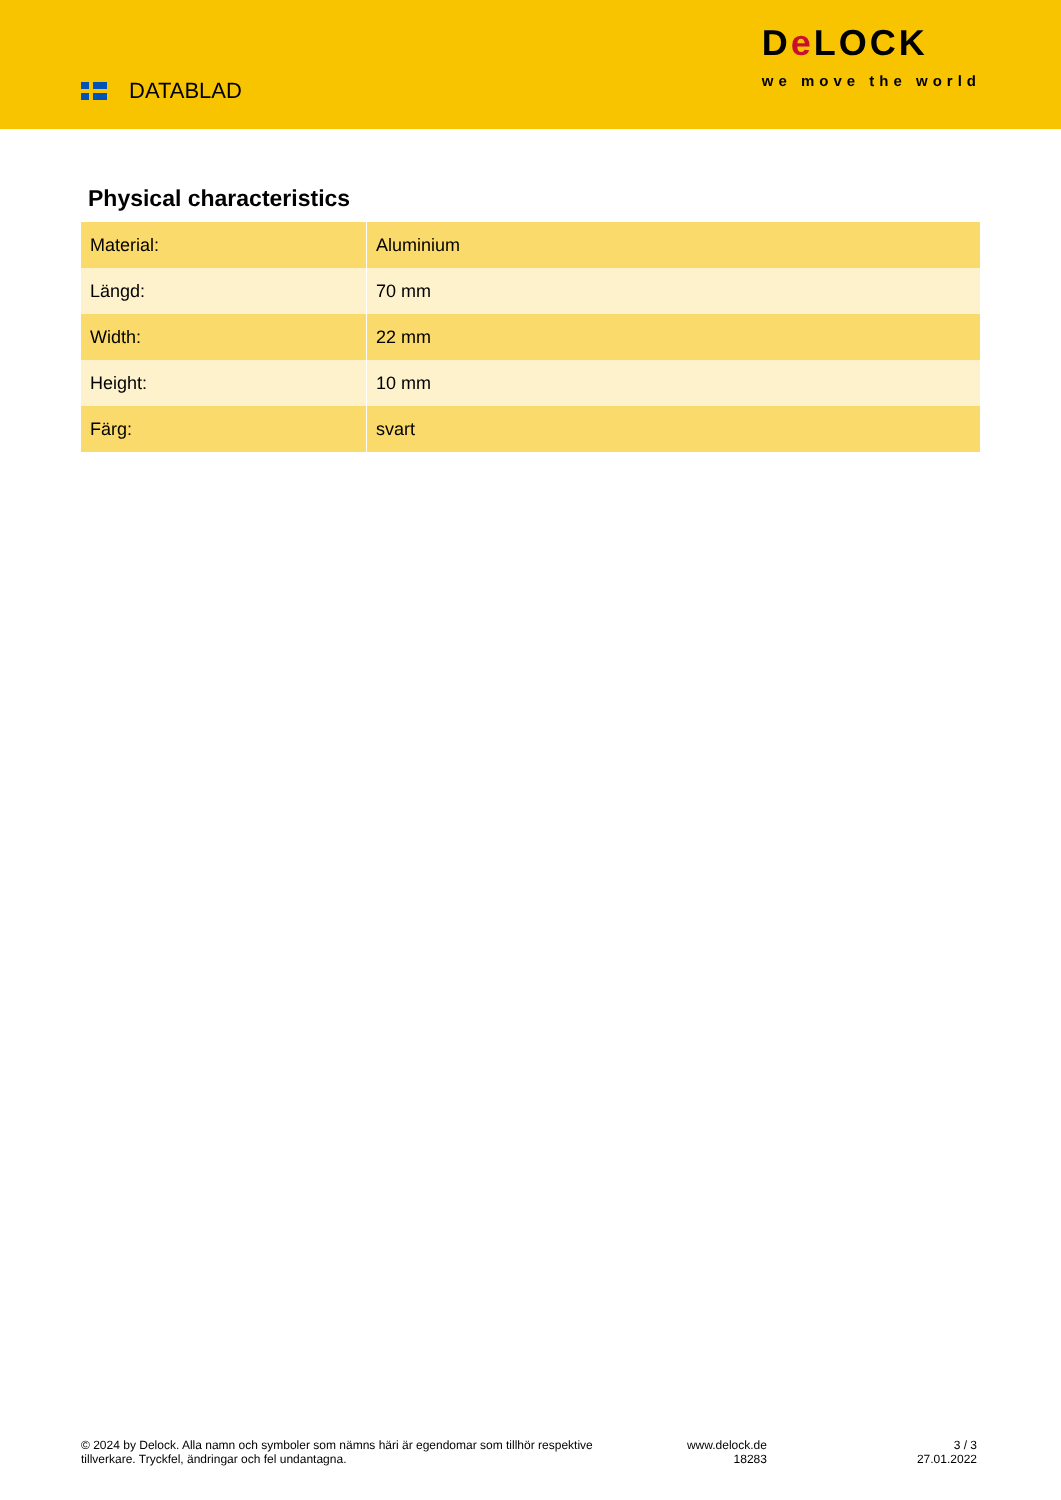DATABLAD
De LOCK
we move the world
Physical characteristics
| Material: | Aluminium |
| Längd: | 70 mm |
| Width: | 22 mm |
| Height: | 10 mm |
| Färg: | svart |
© 2024 by Delock. Alla namn och symboler som nämns häri är egendomar som tillhör respektive tillverkare. Tryckfel, ändringar och fel undantagna.
www.delock.de
18283
3 / 3
27.01.2022